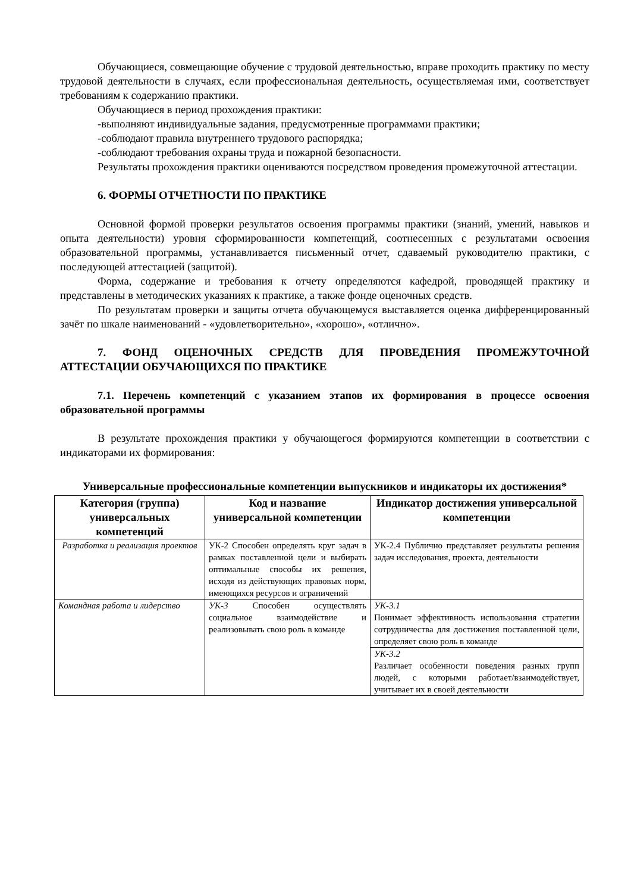Обучающиеся, совмещающие обучение с трудовой деятельностью, вправе проходить практику по месту трудовой деятельности в случаях, если профессиональная деятельность, осуществляемая ими, соответствует требованиям к содержанию практики.
Обучающиеся в период прохождения практики:
-выполняют индивидуальные задания, предусмотренные программами практики;
-соблюдают правила внутреннего трудового распорядка;
-соблюдают требования охраны труда и пожарной безопасности.
Результаты прохождения практики оцениваются посредством проведения промежуточной аттестации.
6. ФОРМЫ ОТЧЕТНОСТИ ПО ПРАКТИКЕ
Основной формой проверки результатов освоения программы практики (знаний, умений, навыков и опыта деятельности) уровня сформированности компетенций, соотнесенных с результатами освоения образовательной программы, устанавливается письменный отчет, сдаваемый руководителю практики, с последующей аттестацией (защитой).
Форма, содержание и требования к отчету определяются кафедрой, проводящей практику и представлены в методических указаниях к практике, а также фонде оценочных средств.
По результатам проверки и защиты отчета обучающемуся выставляется оценка дифференцированный зачёт по шкале наименований - «удовлетворительно», «хорошо», «отлично».
7. ФОНД ОЦЕНОЧНЫХ СРЕДСТВ ДЛЯ ПРОВЕДЕНИЯ ПРОМЕЖУТОЧНОЙ АТТЕСТАЦИИ ОБУЧАЮЩИХСЯ ПО ПРАКТИКЕ
7.1. Перечень компетенций с указанием этапов их формирования в процессе освоения образовательной программы
В результате прохождения практики у обучающегося формируются компетенции в соответствии с индикаторами их формирования:
Универсальные профессиональные компетенции выпускников и индикаторы их достижения*
| Категория (группа) универсальных компетенций | Код и название универсальной компетенции | Индикатор достижения универсальной компетенции |
| --- | --- | --- |
| Разработка и реализация проектов | УК-2 Способен определять круг задач в рамках поставленной цели и выбирать оптимальные способы их решения, исходя из действующих правовых норм, имеющихся ресурсов и ограничений | УК-2.4 Публично представляет результаты решения задач исследования, проекта, деятельности |
| Командная работа и лидерство | УК-3 Способен осуществлять социальное взаимодействие и реализовывать свою роль в команде | УК-3.1 Понимает эффективность использования стратегии сотрудничества для достижения поставленной цели, определяет свою роль в команде |
| | | УК-3.2 Различает особенности поведения разных групп людей, с которыми работает/взаимодействует, учитывает их в своей деятельности |